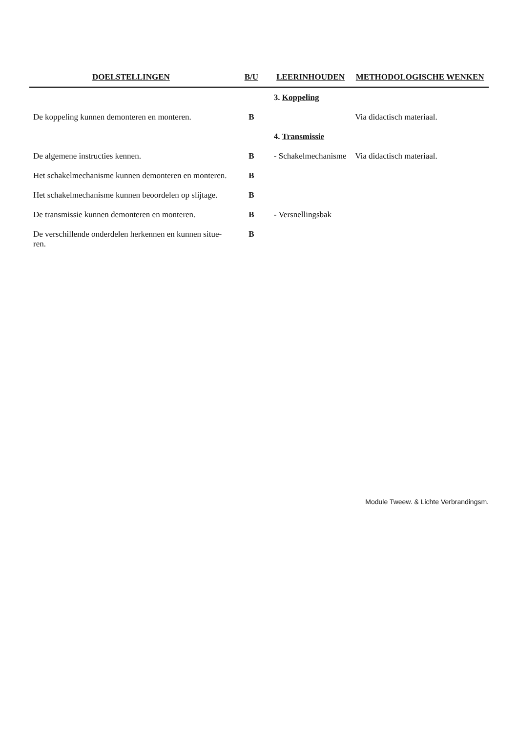| DOELSTELLINGEN | B/U | LEERINHOUDEN | METHODOLOGISCHE WENKEN |
| --- | --- | --- | --- |
| | | 3. Koppeling | |
| De koppeling kunnen demonteren en monteren. | B | | Via didactisch materiaal. |
| | | 4. Transmissie | |
| De algemene instructies kennen. | B | - Schakelmechanisme | Via didactisch materiaal. |
| Het schakelmechanisme kunnen demonteren en monteren. | B | | |
| Het schakelmechanisme kunnen beoordelen op slijtage. | B | | |
| De transmissie kunnen demonteren en monteren. | B | - Versnellingsbak | |
| De verschillende onderdelen herkennen en kunnen situe- ren. | B | | |
Module Tweew. & Lichte Verbrandingsm.